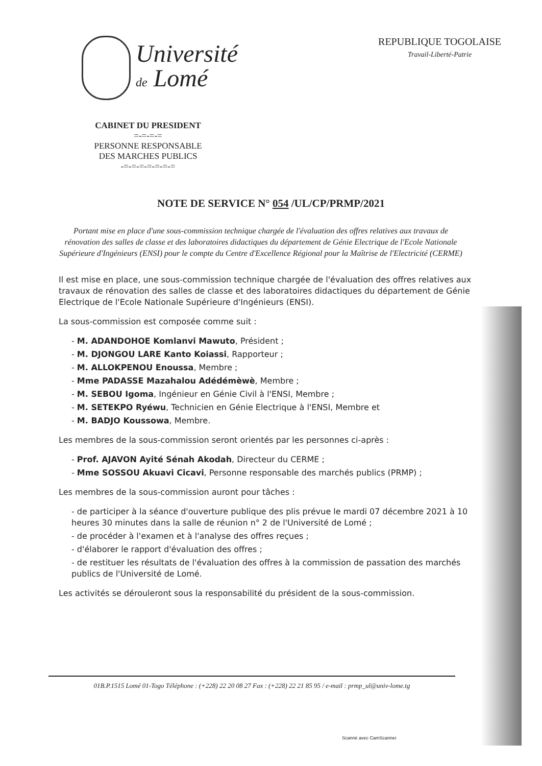Université
de Lomé
REPUBLIQUE TOGOLAISE
Travail-Liberté-Patrie
CABINET DU PRESIDENT
=-=-=-=
PERSONNE RESPONSABLE
DES MARCHES PUBLICS
-=-=-=-=-=-=-=
NOTE DE SERVICE N° 054 /UL/CP/PRMP/2021
Portant mise en place d'une sous-commission technique chargée de l'évaluation des offres relatives aux travaux de rénovation des salles de classe et des laboratoires didactiques du département de Génie Electrique de l'Ecole Nationale Supérieure d'Ingénieurs (ENSI) pour le compte du Centre d'Excellence Régional pour la Maîtrise de l'Electricité (CERME)
Il est mise en place, une sous-commission technique chargée de l'évaluation des offres relatives aux travaux de rénovation des salles de classe et des laboratoires didactiques du département de Génie Electrique de l'Ecole Nationale Supérieure d'Ingénieurs (ENSI).
La sous-commission est composée comme suit :
- M. ADANDOHOE Komlanvi Mawuto, Président ;
- M. DJONGOU LARE Kanto Koiassi, Rapporteur ;
- M. ALLOKPENOU Enoussa, Membre ;
- Mme PADASSE Mazahalou Adédémèwè, Membre ;
- M. SEBOU Igoma, Ingénieur en Génie Civil à l'ENSI, Membre ;
- M. SETEKPO Ryéwu, Technicien en Génie Electrique à l'ENSI, Membre et
- M. BADJO Koussowa, Membre.
Les membres de la sous-commission seront orientés par les personnes ci-après :
- Prof. AJAVON Ayité Sénah Akodah, Directeur du CERME ;
- Mme SOSSOU Akuavi Cicavi, Personne responsable des marchés publics (PRMP) ;
Les membres de la sous-commission auront pour tâches :
- de participer à la séance d'ouverture publique des plis prévue le mardi 07 décembre 2021 à 10 heures 30 minutes dans la salle de réunion n° 2 de l'Université de Lomé ;
- de procéder à l'examen et à l'analyse des offres reçues ;
- d'élaborer le rapport d'évaluation des offres ;
- de restituer les résultats de l'évaluation des offres à la commission de passation des marchés publics de l'Université de Lomé.
Les activités se dérouleront sous la responsabilité du président de la sous-commission.
01B.P.1515 Lomé 01-Togo Téléphone : (+228) 22 20 08 27 Fax : (+228) 22 21 85 95 / e-mail : prmp_ul@univ-lome.tg
Scanné avec CamScanner